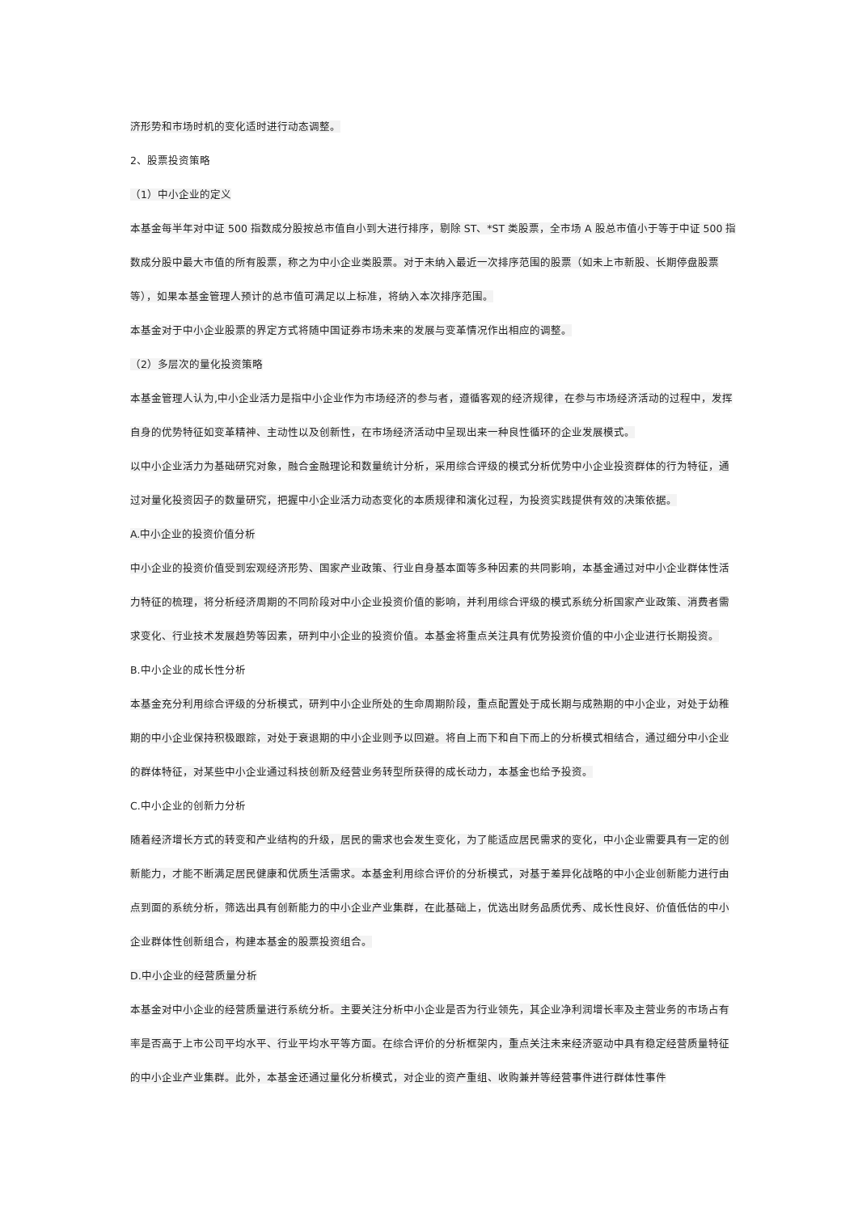济形势和市场时机的变化适时进行动态调整。
2、股票投资策略
（1）中小企业的定义
本基金每半年对中证 500 指数成分股按总市值自小到大进行排序，剔除 ST、*ST 类股票，全市场 A 股总市值小于等于中证 500 指数成分股中最大市值的所有股票，称之为中小企业类股票。对于未纳入最近一次排序范围的股票（如未上市新股、长期停盘股票等），如果本基金管理人预计的总市值可满足以上标准，将纳入本次排序范围。
本基金对于中小企业股票的界定方式将随中国证券市场未来的发展与变革情况作出相应的调整。
（2）多层次的量化投资策略
本基金管理人认为,中小企业活力是指中小企业作为市场经济的参与者，遵循客观的经济规律，在参与市场经济活动的过程中，发挥自身的优势特征如变革精神、主动性以及创新性，在市场经济活动中呈现出来一种良性循环的企业发展模式。
以中小企业活力为基础研究对象，融合金融理论和数量统计分析，采用综合评级的模式分析优势中小企业投资群体的行为特征，通过对量化投资因子的数量研究，把握中小企业活力动态变化的本质规律和演化过程，为投资实践提供有效的决策依据。
A.中小企业的投资价值分析
中小企业的投资价值受到宏观经济形势、国家产业政策、行业自身基本面等多种因素的共同影响，本基金通过对中小企业群体性活力特征的梳理，将分析经济周期的不同阶段对中小企业投资价值的影响，并利用综合评级的模式系统分析国家产业政策、消费者需求变化、行业技术发展趋势等因素，研判中小企业的投资价值。本基金将重点关注具有优势投资价值的中小企业进行长期投资。
B.中小企业的成长性分析
本基金充分利用综合评级的分析模式，研判中小企业所处的生命周期阶段，重点配置处于成长期与成熟期的中小企业，对处于幼稚期的中小企业保持积极跟踪，对处于衰退期的中小企业则予以回避。将自上而下和自下而上的分析模式相结合，通过细分中小企业的群体特征，对某些中小企业通过科技创新及经营业务转型所获得的成长动力，本基金也给予投资。
C.中小企业的创新力分析
随着经济增长方式的转变和产业结构的升级，居民的需求也会发生变化，为了能适应居民需求的变化，中小企业需要具有一定的创新能力，才能不断满足居民健康和优质生活需求。本基金利用综合评价的分析模式，对基于差异化战略的中小企业创新能力进行由点到面的系统分析，筛选出具有创新能力的中小企业产业集群，在此基础上，优选出财务品质优秀、成长性良好、价值低估的中小企业群体性创新组合，构建本基金的股票投资组合。
D.中小企业的经营质量分析
本基金对中小企业的经营质量进行系统分析。主要关注分析中小企业是否为行业领先，其企业净利润增长率及主营业务的市场占有率是否高于上市公司平均水平、行业平均水平等方面。在综合评价的分析框架内，重点关注未来经济驱动中具有稳定经营质量特征的中小企业产业集群。此外，本基金还通过量化分析模式，对企业的资产重组、收购兼并等经营事件进行群体性事件